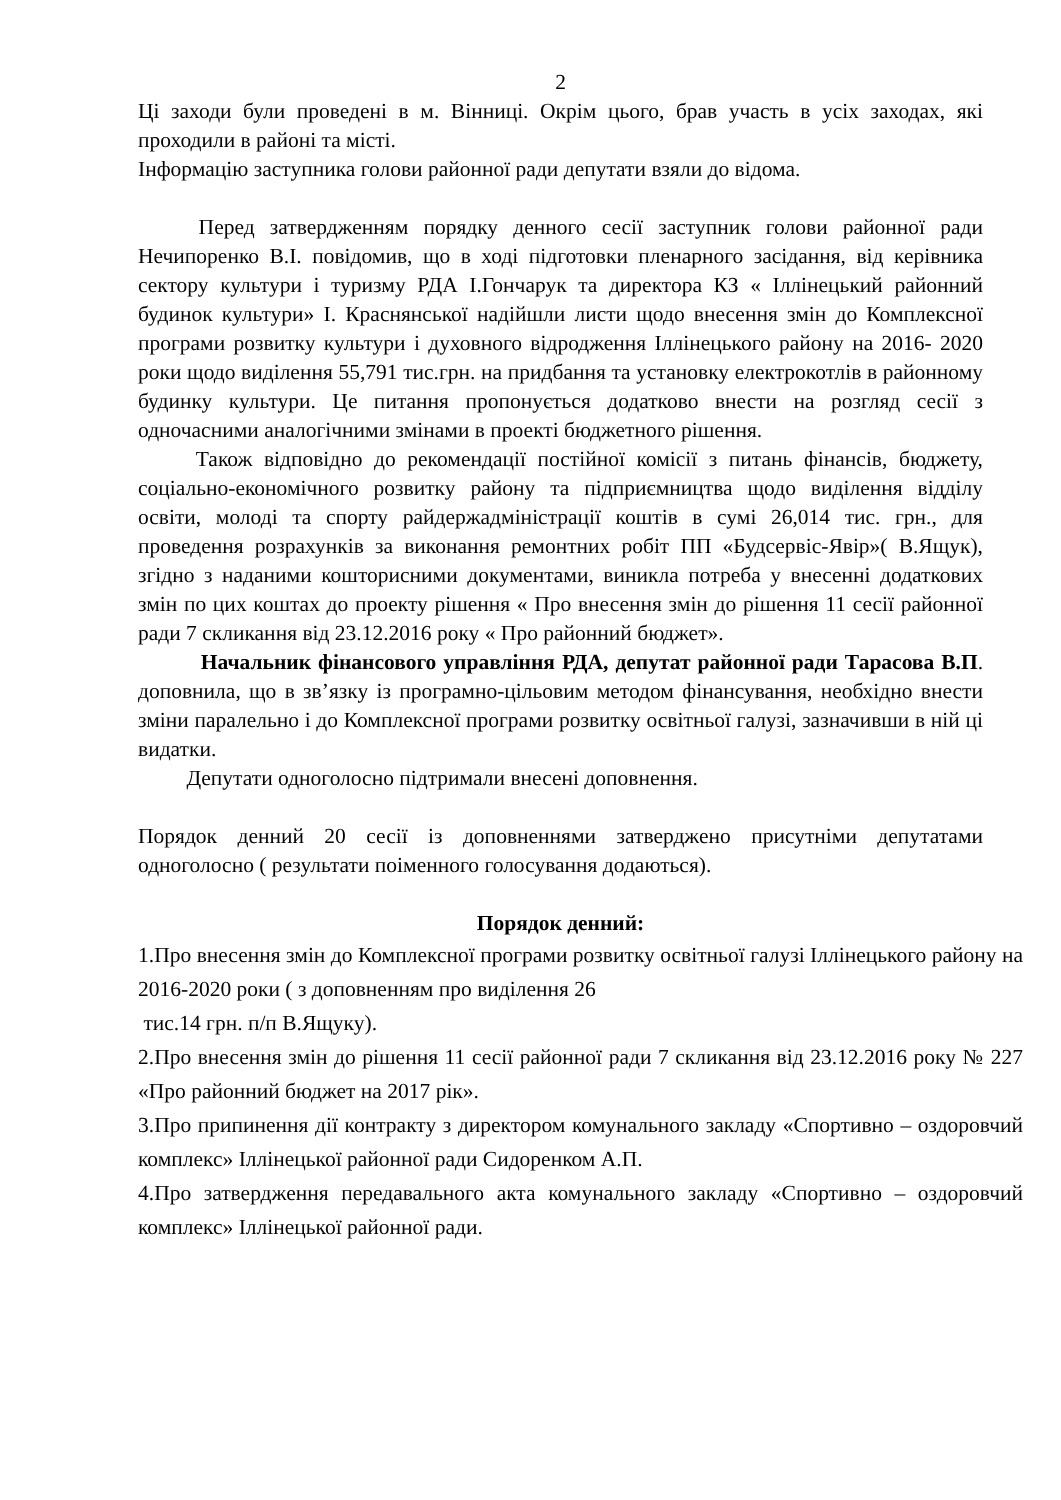2
Ці заходи були проведені в м. Вінниці. Окрім цього, брав участь в усіх заходах, які проходили в районі та місті.
Інформацію заступника голови районної ради депутати взяли до відома.
Перед затвердженням порядку денного сесії заступник голови районної ради Нечипоренко В.І. повідомив, що в ході підготовки пленарного засідання, від керівника сектору культури і туризму РДА І.Гончарук та директора КЗ « Іллінецький районний будинок культури» І. Краснянської надійшли листи щодо внесення змін до Комплексної програми розвитку культури і духовного відродження Іллінецького району на 2016- 2020 роки щодо виділення 55,791 тис.грн. на придбання та установку електрокотлів в районному будинку культури. Це питання пропонується додатково внести на розгляд сесії з одночасними аналогічними змінами в проекті бюджетного рішення.
Також відповідно до рекомендації постійної комісії з питань фінансів, бюджету, соціально-економічного розвитку району та підприємництва щодо виділення відділу освіти, молоді та спорту райдержадміністрації коштів в сумі 26,014 тис. грн., для проведення розрахунків за виконання ремонтних робіт ПП «Будсервіс-Явір»( В.Ящук), згідно з наданими кошторисними документами, виникла потреба у внесенні додаткових змін по цих коштах до проекту рішення « Про внесення змін до рішення 11 сесії районної ради 7 скликання від 23.12.2016 року « Про районний бюджет».
Начальник фінансового управління РДА, депутат районної ради Тарасова В.П. доповнила, що в зв’язку із програмно-цільовим методом фінансування, необхідно внести зміни паралельно і до Комплексної програми розвитку освітньої галузі, зазначивши в ній ці видатки.
Депутати одноголосно підтримали внесені доповнення.
Порядок денний 20 сесії із доповненнями затверджено присутніми депутатами одноголосно ( результати поіменного голосування додаються).
Порядок денний:
1.Про внесення змін до Комплексної програми розвитку освітньої галузі Іллінецького району на 2016-2020 роки ( з доповненням про виділення 26
тис.14 грн. п/п В.Ящуку).
2.Про внесення змін до рішення 11 сесії районної ради 7 скликання від 23.12.2016 року № 227 «Про районний бюджет на 2017 рік».
3.Про припинення дії контракту з директором комунального закладу «Спортивно – оздоровчий комплекс» Іллінецької районної ради Сидоренком А.П.
4.Про затвердження передавального акта комунального закладу «Спортивно – оздоровчий комплекс» Іллінецької районної ради.